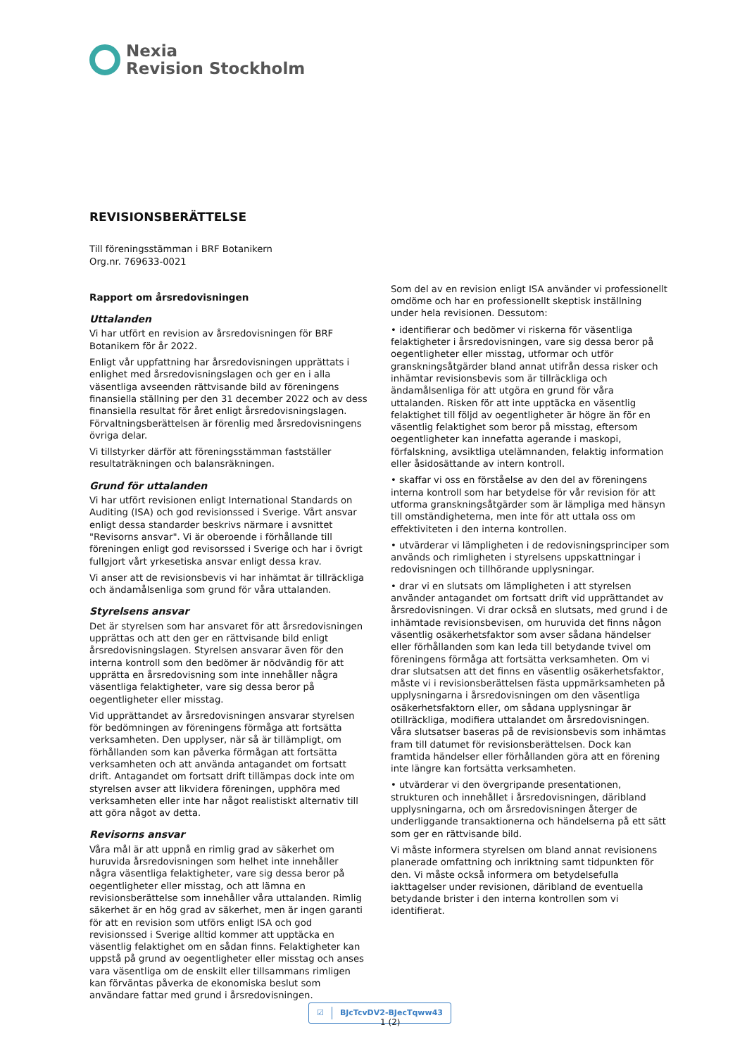Nexia
Revision Stockholm
REVISIONSBERÄTTELSE
Till föreningsstämman i BRF Botanikern
Org.nr. 769633-0021
Rapport om årsredovisningen
Uttalanden
Vi har utfört en revision av årsredovisningen för BRF Botanikern för år 2022.
Enligt vår uppfattning har årsredovisningen upprättats i enlighet med årsredovisningslagen och ger en i alla väsentliga avseenden rättvisande bild av föreningens finansiella ställning per den 31 december 2022 och av dess finansiella resultat för året enligt årsredovisningslagen. Förvaltningsberättelsen är förenlig med årsredovisningens övriga delar.
Vi tillstyrker därför att föreningsstämman fastställer resultaträkningen och balansräkningen.
Grund för uttalanden
Vi har utfört revisionen enligt International Standards on Auditing (ISA) och god revisionssed i Sverige. Vårt ansvar enligt dessa standarder beskrivs närmare i avsnittet "Revisorns ansvar". Vi är oberoende i förhållande till föreningen enligt god revisorssed i Sverige och har i övrigt fullgjort vårt yrkesetiska ansvar enligt dessa krav.
Vi anser att de revisionsbevis vi har inhämtat är tillräckliga och ändamålsenliga som grund för våra uttalanden.
Styrelsens ansvar
Det är styrelsen som har ansvaret för att årsredovisningen upprättas och att den ger en rättvisande bild enligt årsredovisningslagen. Styrelsen ansvarar även för den interna kontroll som den bedömer är nödvändig för att upprätta en årsredovisning som inte innehåller några väsentliga felaktigheter, vare sig dessa beror på oegentligheter eller misstag.
Vid upprättandet av årsredovisningen ansvarar styrelsen för bedömningen av föreningens förmåga att fortsätta verksamheten. Den upplyser, när så är tillämpligt, om förhållanden som kan påverka förmågan att fortsätta verksamheten och att använda antagandet om fortsatt drift. Antagandet om fortsatt drift tillämpas dock inte om styrelsen avser att likvidera föreningen, upphöra med verksamheten eller inte har något realistiskt alternativ till att göra något av detta.
Revisorns ansvar
Våra mål är att uppnå en rimlig grad av säkerhet om huruvida årsredovisningen som helhet inte innehåller några väsentliga felaktigheter, vare sig dessa beror på oegentligheter eller misstag, och att lämna en revisionsberättelse som innehåller våra uttalanden. Rimlig säkerhet är en hög grad av säkerhet, men är ingen garanti för att en revision som utförs enligt ISA och god revisionssed i Sverige alltid kommer att upptäcka en väsentlig felaktighet om en sådan finns. Felaktigheter kan uppstå på grund av oegentligheter eller misstag och anses vara väsentliga om de enskilt eller tillsammans rimligen kan förväntas påverka de ekonomiska beslut som användare fattar med grund i årsredovisningen.
Som del av en revision enligt ISA använder vi professionellt omdöme och har en professionellt skeptisk inställning under hela revisionen. Dessutom:
• identifierar och bedömer vi riskerna för väsentliga felaktigheter i årsredovisningen, vare sig dessa beror på oegentligheter eller misstag, utformar och utför granskningsåtgärder bland annat utifrån dessa risker och inhämtar revisionsbevis som är tillräckliga och ändamålsenliga för att utgöra en grund för våra uttalanden. Risken för att inte upptäcka en väsentlig felaktighet till följd av oegentligheter är högre än för en väsentlig felaktighet som beror på misstag, eftersom oegentligheter kan innefatta agerande i maskopi, förfalskning, avsiktliga utelämnanden, felaktig information eller åsidosättande av intern kontroll.
• skaffar vi oss en förståelse av den del av föreningens interna kontroll som har betydelse för vår revision för att utforma granskningsåtgärder som är lämpliga med hänsyn till omständigheterna, men inte för att uttala oss om effektiviteten i den interna kontrollen.
• utvärderar vi lämpligheten i de redovisningsprinciper som används och rimligheten i styrelsens uppskattningar i redovisningen och tillhörande upplysningar.
• drar vi en slutsats om lämpligheten i att styrelsen använder antagandet om fortsatt drift vid upprättandet av årsredovisningen. Vi drar också en slutsats, med grund i de inhämtade revisionsbevisen, om huruvida det finns någon väsentlig osäkerhetsfaktor som avser sådana händelser eller förhållanden som kan leda till betydande tvivel om föreningens förmåga att fortsätta verksamheten. Om vi drar slutsatsen att det finns en väsentlig osäkerhetsfaktor, måste vi i revisionsberättelsen fästa uppmärksamheten på upplysningarna i årsredovisningen om den väsentliga osäkerhetsfaktorn eller, om sådana upplysningar är otillräckliga, modifiera uttalandet om årsredovisningen. Våra slutsatser baseras på de revisionsbevis som inhämtas fram till datumet för revisionsberättelsen. Dock kan framtida händelser eller förhållanden göra att en förening inte längre kan fortsätta verksamheten.
• utvärderar vi den övergripande presentationen, strukturen och innehållet i årsredovisningen, däribland upplysningarna, och om årsredovisningen återger de underliggande transaktionerna och händelserna på ett sätt som ger en rättvisande bild.
Vi måste informera styrelsen om bland annat revisionens planerade omfattning och inriktning samt tidpunkten för den. Vi måste också informera om betydelsefulla iakttagelser under revisionen, däribland de eventuella betydande brister i den interna kontrollen som vi identifierat.
☑ BJcTcvDV2-BJecTqww43
1 (2)